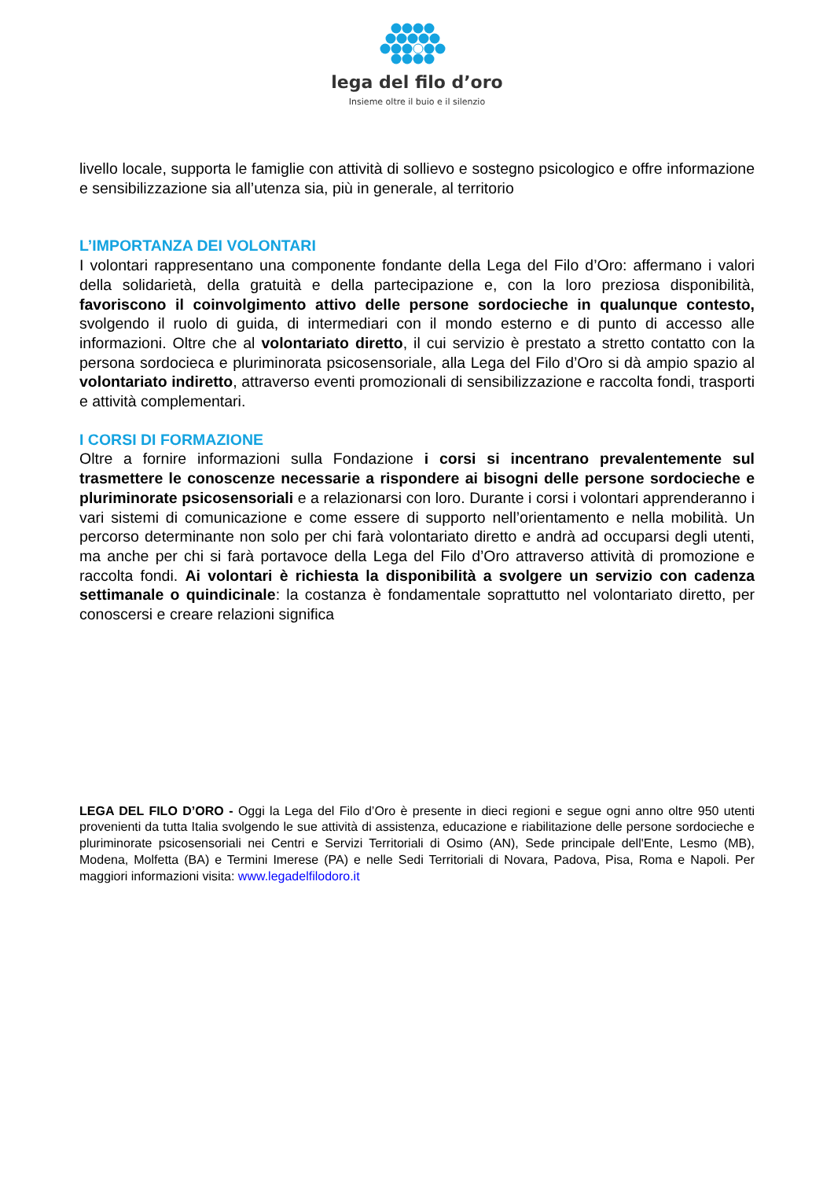lega del filo d’oro
Insieme oltre il buio e il silenzio
livello locale, supporta le famiglie con attività di sollievo e sostegno psicologico e offre informazione e sensibilizzazione sia all’utenza sia, più in generale, al territorio
L’IMPORTANZA DEI VOLONTARI
I volontari rappresentano una componente fondante della Lega del Filo d’Oro: affermano i valori della solidarietà, della gratuità e della partecipazione e, con la loro preziosa disponibilità, favoriscono il coinvolgimento attivo delle persone sordocieche in qualunque contesto, svolgendo il ruolo di guida, di intermediari con il mondo esterno e di punto di accesso alle informazioni. Oltre che al volontariato diretto, il cui servizio è prestato a stretto contatto con la persona sordocieca e pluriminorata psicosensoriale, alla Lega del Filo d’Oro si dà ampio spazio al volontariato indiretto, attraverso eventi promozionali di sensibilizzazione e raccolta fondi, trasporti e attività complementari.
I CORSI DI FORMAZIONE
Oltre a fornire informazioni sulla Fondazione i corsi si incentrano prevalentemente sul trasmettere le conoscenze necessarie a rispondere ai bisogni delle persone sordocieche e pluriminorate psicosensoriali e a relazionarsi con loro. Durante i corsi i volontari apprenderanno i vari sistemi di comunicazione e come essere di supporto nell’orientamento e nella mobilità. Un percorso determinante non solo per chi farà volontariato diretto e andrà ad occuparsi degli utenti, ma anche per chi si farà portavoce della Lega del Filo d’Oro attraverso attività di promozione e raccolta fondi. Ai volontari è richiesta la disponibilità a svolgere un servizio con cadenza settimanale o quindicinale: la costanza è fondamentale soprattutto nel volontariato diretto, per conoscersi e creare relazioni significa
LEGA DEL FILO D’ORO - Oggi la Lega del Filo d’Oro è presente in dieci regioni e segue ogni anno oltre 950 utenti provenienti da tutta Italia svolgendo le sue attività di assistenza, educazione e riabilitazione delle persone sordocieche e pluriminorate psicosensoriali nei Centri e Servizi Territoriali di Osimo (AN), Sede principale dell'Ente, Lesmo (MB), Modena, Molfetta (BA) e Termini Imerese (PA) e nelle Sedi Territoriali di Novara, Padova, Pisa, Roma e Napoli. Per maggiori informazioni visita: www.legadelfilodoro.it